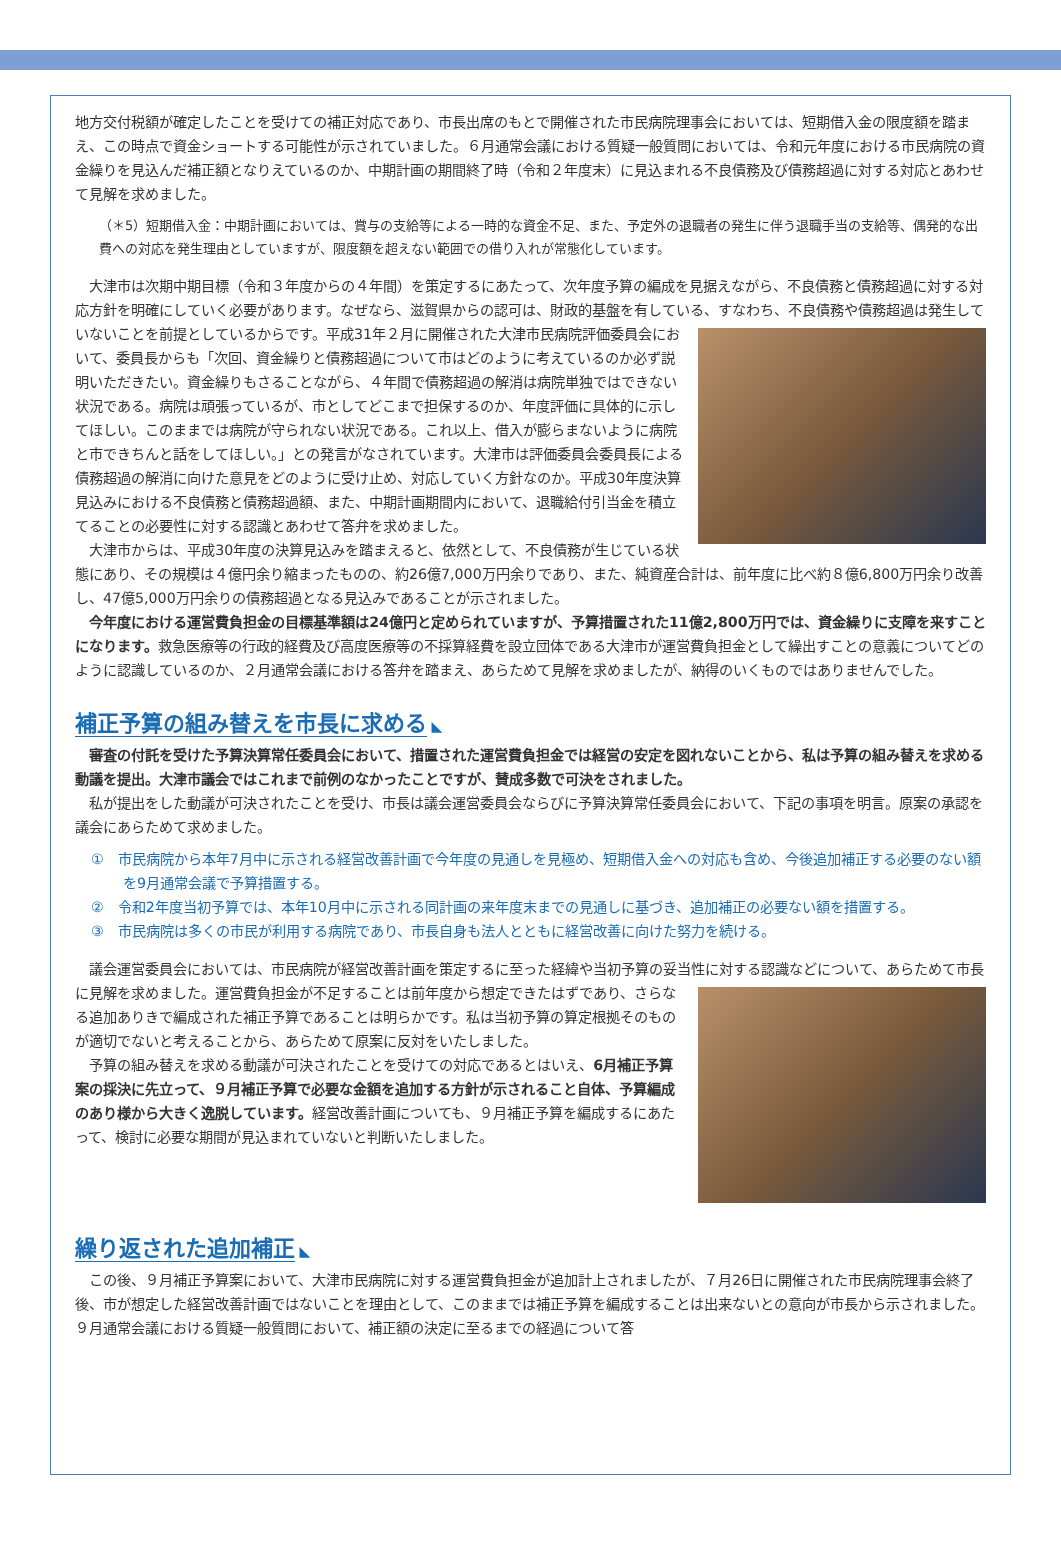地方交付税額が確定したことを受けての補正対応であり、市長出席のもとで開催された市民病院理事会においては、短期借入金の限度額を踏まえ、この時点で資金ショートする可能性が示されていました。６月通常会議における質疑一般質問においては、令和元年度における市民病院の資金繰りを見込んだ補正額となりえているのか、中期計画の期間終了時（令和２年度末）に見込まれる不良債務及び債務超過に対する対応とあわせて見解を求めました。
（＊5）短期借入金：中期計画においては、賞与の支給等による一時的な資金不足、また、予定外の退職者の発生に伴う退職手当の支給等、偶発的な出費への対応を発生理由としていますが、限度額を超えない範囲での借り入れが常態化しています。
大津市は次期中期目標（令和３年度からの４年間）を策定するにあたって、次年度予算の編成を見据えながら、不良債務と債務超過に対する対応方針を明確にしていく必要があります。なぜなら、滋賀県からの認可は、財政的基盤を有している、すなわち、不良債務や債務超過は発生していないことを前提としているからです。平成31年２月に開催された大津市民病院評価委員 会において、委員長からも「次回、資金繰りと債務超過について市はどのように考えているのか必ず説明いただきたい。資金繰りもさることながら、４年間で債務超過の解消は病院単独ではできない状況である。病院は頑張っているが、市としてどこまで担保するのか、年度評価に具体的に示してほしい。このままでは病院が守られない状況である。これ以上、借入が膨らまないように病院と市できちんと話をしてほしい。」との発言がなされています。大津市は評価委員会委員長による債務超過の解消に向けた意見をどのように受け止め、対応していく方針なのか。平成30年度決算見込みにおける不良債務と債務超過額、また、中期計画期間内において、退職給付引当金を積立てることの必要性に対する認識とあわせて答弁を求めました。
大津市からは、平成30年度の決算見込みを踏まえると、依然として、不良債務が生じている状態にあり、その規模は４億円余り縮まったものの、約26億7,000万円余りであり、また、純資産合計は、前年度に比べ約８億6,800万円余り改善し、47億5,000万円余りの債務超過となる見込みであることが示されました。
今年度における運営費負担金の目標基準額は24億円と定められていますが、予算措置された11億2,800万円では、資金繰りに支障を来すことになります。救急医療等の行政的経費及び高度医療等の不採算経費を設立団体である大津市が運営費負担金として繰出すことの意義についてどのように認識しているのか、２月通常会議における答弁を踏まえ、あらためて見解を求めましたが、納得のいくものではありませんでした。
補正予算の組み替えを市長に求める
◣
審査の付託を受けた予算決算常任委員会において、措置された運営費負担金では経営の安定を図れないことから、私は予算の組み替えを求める動議を提出。大津市議会ではこれまで前例のなかったことですが、賛成多数で可決をされました。
私が提出をした動議が可決されたことを受け、市長は議会運営委員会ならびに予算決算常任委員会において、下記の事項を明言。原案の承認を議会にあらためて求めました。
①　市民病院から本年7月中に示される経営改善計画で今年度の見通しを見極め、短期借入金への対応も含め、今後追加補正する必要のない額を9月通常会議で予算措置する。
②　令和2年度当初予算では、本年10月中に示される同計画の来年度末までの見通しに基づき、追加補正の必要ない額を措置する。
③　市民病院は多くの市民が利用する病院であり、市長自身も法人とともに経営改善に向けた努力を続ける。
議会運営委員会においては、市民病院が経営改善計画を策定するに至った経緯や当初予算の妥当性に対する認識などについて、 あらためて市長に見解を求めました。運営費負担金が不足することは前年度から想定できたはずであり、さらなる追加ありきで編成された補正予算であることは明らかです。私は当初予算の算定根拠そのものが適切でないと考えることから、あらためて原案に反対をいたしました。
予算の組み替えを求める動議が可決されたことを受けての対応であるとはいえ、6月補正予算案の採決に先立って、９月補正予算で必要な金額を追加する方針が示されること自体、予算編成のあり様から大きく逸脱しています。経営改善計画についても、９月補正予算を編成するにあたって、検討に必要な期間が見込まれていないと判断いたしました。
繰り返された追加補正
◣
この後、９月補正予算案において、大津市民病院に対する運営費負担金が追加計上されましたが、７月26日に開催された市民病院理事会終了後、市が想定した経営改善計画ではないことを理由として、このままでは補正予算を編成することは出来ないとの意向が市長から示されました。９月通常会議における質疑一般質問において、補正額の決定に至るまでの経過について答